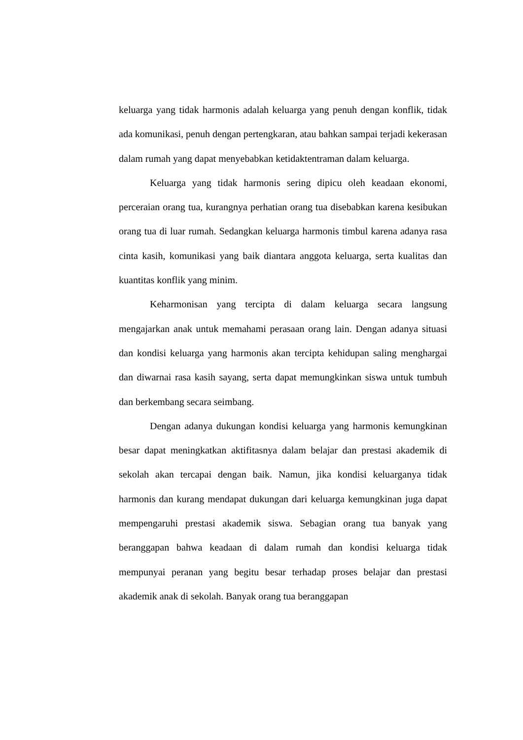keluarga yang tidak harmonis adalah keluarga yang penuh dengan konflik, tidak ada komunikasi, penuh dengan pertengkaran, atau bahkan sampai terjadi kekerasan dalam rumah yang dapat menyebabkan ketidaktentraman dalam keluarga.
Keluarga yang tidak harmonis sering dipicu oleh keadaan ekonomi, perceraian orang tua, kurangnya perhatian orang tua disebabkan karena kesibukan orang tua di luar rumah. Sedangkan keluarga harmonis timbul karena adanya rasa cinta kasih, komunikasi yang baik diantara anggota keluarga, serta kualitas dan kuantitas konflik yang minim.
Keharmonisan yang tercipta di dalam keluarga secara langsung mengajarkan anak untuk memahami perasaan orang lain. Dengan adanya situasi dan kondisi keluarga yang harmonis akan tercipta kehidupan saling menghargai dan diwarnai rasa kasih sayang, serta dapat memungkinkan siswa untuk tumbuh dan berkembang secara seimbang.
Dengan adanya dukungan kondisi keluarga yang harmonis kemungkinan besar dapat meningkatkan aktifitasnya dalam belajar dan prestasi akademik di sekolah akan tercapai dengan baik. Namun, jika kondisi keluarganya tidak harmonis dan kurang mendapat dukungan dari keluarga kemungkinan juga dapat mempengaruhi prestasi akademik siswa. Sebagian orang tua banyak yang beranggapan bahwa keadaan di dalam rumah dan kondisi keluarga tidak mempunyai peranan yang begitu besar terhadap proses belajar dan prestasi akademik anak di sekolah. Banyak orang tua beranggapan